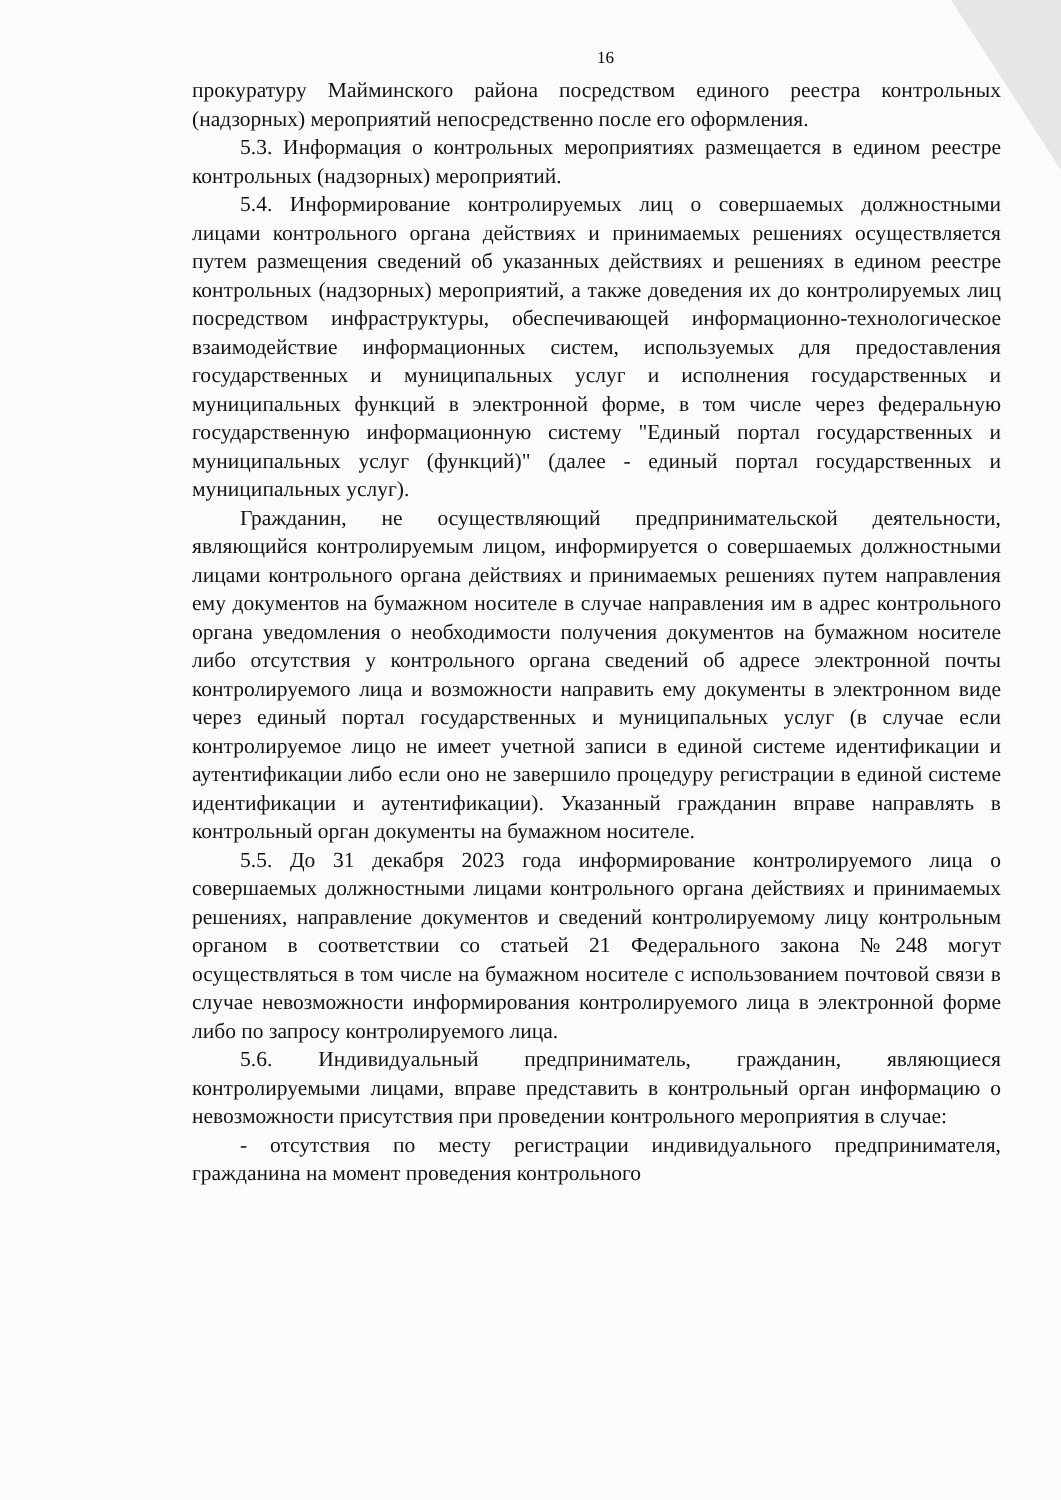16
прокуратуру Майминского района посредством единого реестра контрольных (надзорных) мероприятий непосредственно после его оформления.
5.3. Информация о контрольных мероприятиях размещается в едином реестре контрольных (надзорных) мероприятий.
5.4. Информирование контролируемых лиц о совершаемых должностными лицами контрольного органа действиях и принимаемых решениях осуществляется путем размещения сведений об указанных действиях и решениях в едином реестре контрольных (надзорных) мероприятий, а также доведения их до контролируемых лиц посредством инфраструктуры, обеспечивающей информационно-технологическое взаимодействие информационных систем, используемых для предоставления государственных и муниципальных услуг и исполнения государственных и муниципальных функций в электронной форме, в том числе через федеральную государственную информационную систему "Единый портал государственных и муниципальных услуг (функций)" (далее - единый портал государственных и муниципальных услуг).
Гражданин, не осуществляющий предпринимательской деятельности, являющийся контролируемым лицом, информируется о совершаемых должностными лицами контрольного органа действиях и принимаемых решениях путем направления ему документов на бумажном носителе в случае направления им в адрес контрольного органа уведомления о необходимости получения документов на бумажном носителе либо отсутствия у контрольного органа сведений об адресе электронной почты контролируемого лица и возможности направить ему документы в электронном виде через единый портал государственных и муниципальных услуг (в случае если контролируемое лицо не имеет учетной записи в единой системе идентификации и аутентификации либо если оно не завершило процедуру регистрации в единой системе идентификации и аутентификации). Указанный гражданин вправе направлять в контрольный орган документы на бумажном носителе.
5.5. До 31 декабря 2023 года информирование контролируемого лица о совершаемых должностными лицами контрольного органа действиях и принимаемых решениях, направление документов и сведений контролируемому лицу контрольным органом в соответствии со статьей 21 Федерального закона №248 могут осуществляться в том числе на бумажном носителе с использованием почтовой связи в случае невозможности информирования контролируемого лица в электронной форме либо по запросу контролируемого лица.
5.6. Индивидуальный предприниматель, гражданин, являющиеся контролируемыми лицами, вправе представить в контрольный орган информацию о невозможности присутствия при проведении контрольного мероприятия в случае:
- отсутствия по месту регистрации индивидуального предпринимателя, гражданина на момент проведения контрольного